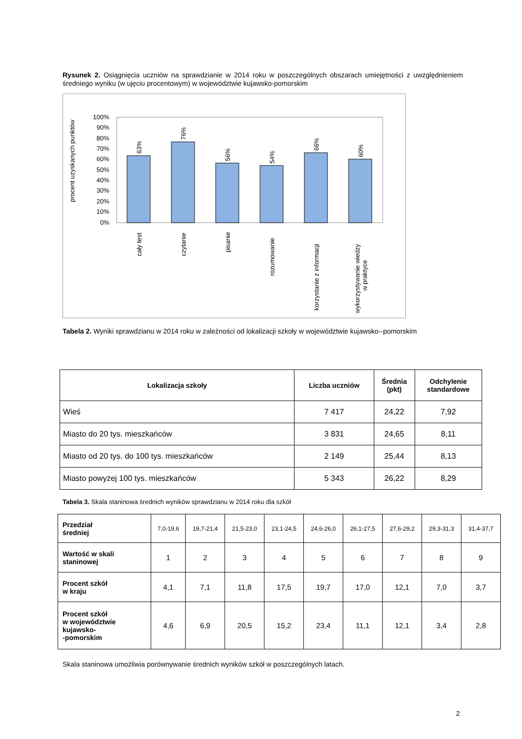Rysunek 2. Osiągnięcia uczniów na sprawdzianie w 2014 roku w poszczególnych obszarach umiejętności z uwzględnieniem średniego wyniku (w ujęciu procentowym) w województwie kujawsko-pomorskim
procent uzyskanych punktów
100%
90%
80%
70%
60%
50%
40%
30%
20%
10%
0%
63%
76%
56%
54%
66%
60%
cały test
czytanie
pisanie
rozumowanie
korzystanie z informacji
wykorzystywanie wiedzy
w praktyce
Tabela 2. Wyniki sprawdzianu w 2014 roku w zależności od lokalizacji szkoły w województwie kujawsko--pomorskim
| Lokalizacja szkoły | Liczba uczniów | Średnia (pkt) | Odchylenie standardowe |
| --- | --- | --- | --- |
| Wieś | 7 417 | 24,22 | 7,92 |
| Miasto do 20 tys. mieszkańców | 3 831 | 24,65 | 8,11 |
| Miasto od 20 tys. do 100 tys. mieszkańców | 2 149 | 25,44 | 8,13 |
| Miasto powyżej 100 tys. mieszkańców | 5 343 | 26,22 | 8,29 |
Tabela 3. Skala staninowa średnich wyników sprawdzianu w 2014 roku dla szkół
| Przedział średniej | 7,0-19,6 | 19,7-21,4 | 21,5-23,0 | 23,1-24,5 | 24,6-26,0 | 26,1-27,5 | 27,6-29,2 | 29,3-31,3 | 31,4-37,7 |
| Wartość w skali staninowej | 1 | 2 | 3 | 4 | 5 | 6 | 7 | 8 | 9 |
| Procent szkół w kraju | 4,1 | 7,1 | 11,8 | 17,5 | 19,7 | 17,0 | 12,1 | 7,0 | 3,7 |
| Procent szkół w województwie kujawsko- -pomorskim | 4,6 | 6,9 | 20,5 | 15,2 | 23,4 | 11,1 | 12,1 | 3,4 | 2,8 |
Skala staninowa umożliwia porównywanie średnich wyników szkół w poszczególnych latach.
2